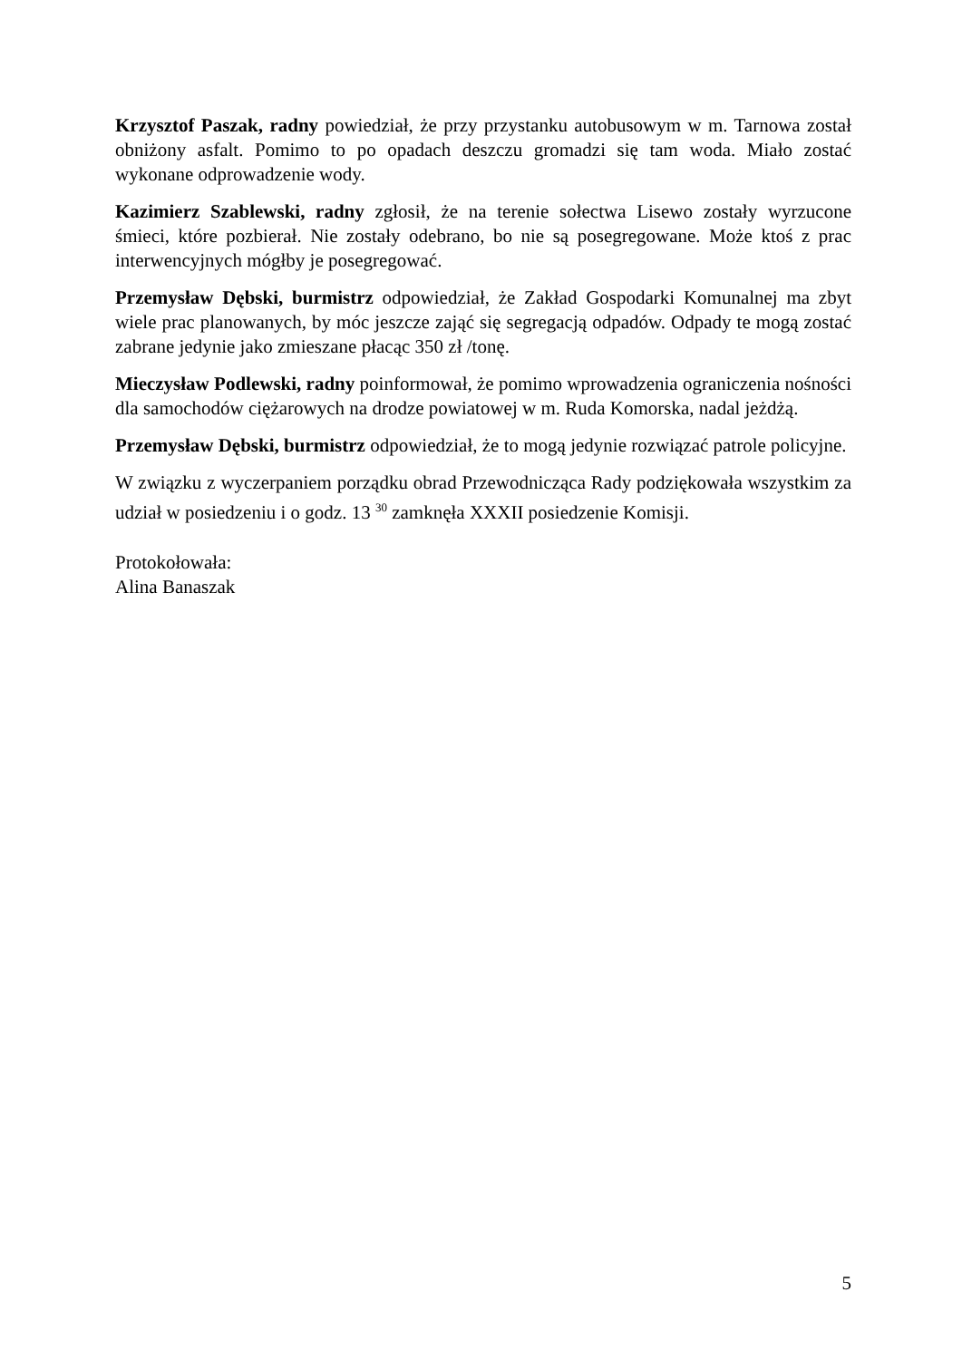Krzysztof Paszak, radny powiedział, że przy przystanku autobusowym w m. Tarnowa został obniżony asfalt. Pomimo to po opadach deszczu gromadzi się tam woda. Miało zostać wykonane odprowadzenie wody.
Kazimierz Szablewski, radny zgłosił, że na terenie sołectwa Lisewo zostały wyrzucone śmieci, które pozbierał. Nie zostały odebrano, bo nie są posegregowane. Może ktoś z prac interwencyjnych mógłby je posegregować.
Przemysław Dębski, burmistrz odpowiedział, że Zakład Gospodarki Komunalnej ma zbyt wiele prac planowanych, by móc jeszcze zająć się segregacją odpadów. Odpady te mogą zostać zabrane jedynie jako zmieszane płacąc 350 zł /tonę.
Mieczysław Podlewski, radny poinformował, że pomimo wprowadzenia ograniczenia nośności dla samochodów ciężarowych na drodze powiatowej w m. Ruda Komorska, nadal jeżdżą.
Przemysław Dębski, burmistrz odpowiedział, że to mogą jedynie rozwiązać patrole policyjne.
W związku z wyczerpaniem porządku obrad Przewodnicząca Rady podziękowała wszystkim za udział w posiedzeniu i o godz. 13 <sup>30</sup> zamknęła XXXII posiedzenie Komisji.
Protokołowała:
Alina Banaszak
5